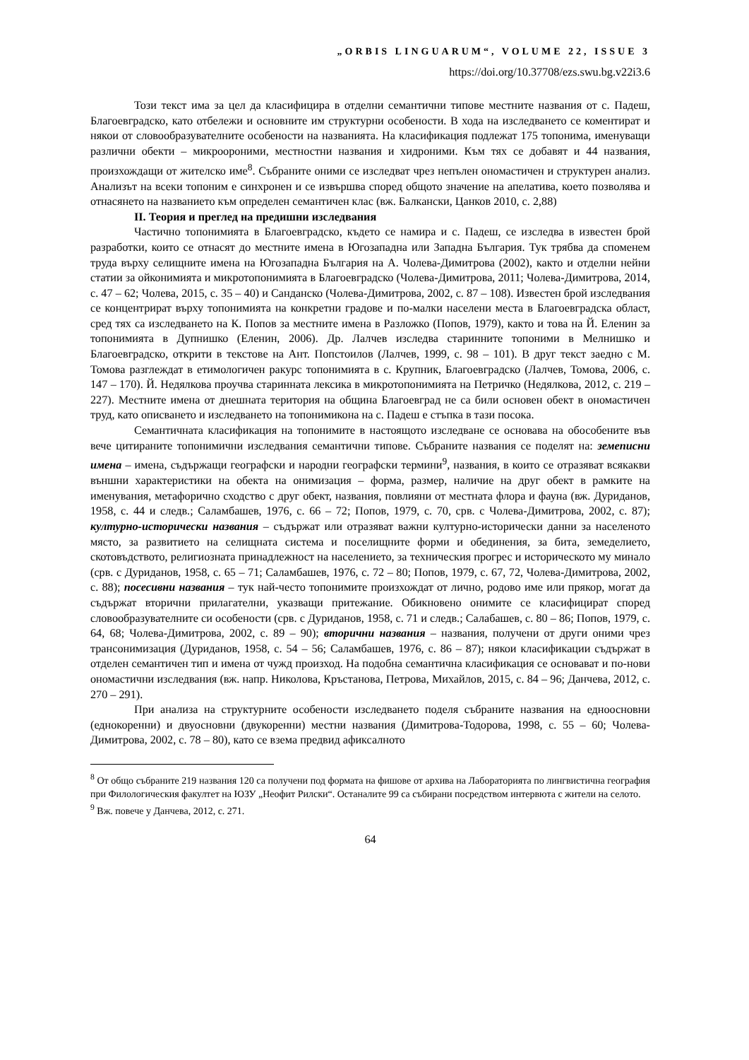„ORBIS LINGUARUM“, VOLUME 22, ISSUE 3
https://doi.org/10.37708/ezs.swu.bg.v22i3.6
Този текст има за цел да класифицира в отделни семантични типове местните названия от с. Падеш, Благоевградско, като отбележи и основните им структурни особености. В хода на изследването се коментират и някои от словообразувателните особености на названията. На класификация подлежат 175 топонима, именуващи различни обекти – микроороними, местностни названия и хидроними. Към тях се добавят и 44 названия, произхождащи от жителско име<sup>8</sup>. Събраните оними се изследват чрез непълен ономастичен и структурен анализ. Анализът на всеки топоним е синхронен и се извършва според общото значение на апелатива, което позволява и отнасянето на названието към определен семантичен клас (вж. Балкански, Цанков 2010, с. 2,88)
II. Теория и преглед на предишни изследвания
Частично топонимията в Благоевградско, където се намира и с. Падеш, се изследва в известен брой разработки, които се отнасят до местните имена в Югозападна или Западна България. Тук трябва да споменем труда върху селищните имена на Югозападна България на А. Чолева-Димитрова (2002), както и отделни нейни статии за ойконимията и микротопонимията в Благоевградско (Чолева-Димитрова, 2011; Чолева-Димитрова, 2014, с. 47 – 62; Чолева, 2015, с. 35 – 40) и Санданско (Чолева-Димитрова, 2002, с. 87 – 108). Известен брой изследвания се концентрират върху топонимията на конкретни градове и по-малки населени места в Благоевградска област, сред тях са изследването на К. Попов за местните имена в Разложко (Попов, 1979), както и това на Й. Еленин за топонимията в Дупнишко (Еленин, 2006). Др. Лалчев изследва старинните топоними в Мелнишко и Благоевградско, открити в текстове на Ант. Попстоилов (Лалчев, 1999, с. 98 – 101). В друг текст заедно с М. Томова разглеждат в етимологичен ракурс топонимията в с. Крупник, Благоевградско (Лалчев, Томова, 2006, с. 147 – 170). Й. Недялкова проучва старинната лексика в микротопонимията на Петричко (Недялкова, 2012, с. 219 – 227). Местните имена от днешната територия на община Благоевград не са били основен обект в ономастичен труд, като описването и изследването на топонимикона на с. Падеш е стъпка в тази посока.
Семантичната класификация на топонимите в настоящото изследване се основава на обособените във вече цитираните топонимични изследвания семантични типове. Събраните названия се поделят на: земеписни имена – имена, съдържащи географски и народни географски термини<sup>9</sup>, названия, в които се отразяват всякакви външни характеристики на обекта на онимизация – форма, размер, наличие на друг обект в рамките на именувания, метафорично сходство с друг обект, названия, повлияни от местната флора и фауна (вж. Дуриданов, 1958, с. 44 и следв.; Саламбашев, 1976, с. 66 – 72; Попов, 1979, с. 70, срв. с Чолева-Димитрова, 2002, с. 87); културно-исторически названия – съдържат или отразяват важни културно-исторически данни за населеното място, за развитието на селищната система и поселищните форми и обединения, за бита, земеделието, скотовъдството, религиозната принадлежност на населението, за техническия прогрес и историческото му минало (срв. с Дуриданов, 1958, с. 65 – 71; Саламбашев, 1976, с. 72 – 80; Попов, 1979, с. 67, 72, Чолева-Димитрова, 2002, с. 88); посесивни названия – тук най-често топонимите произхождат от лично, родово име или прякор, могат да съдържат вторични прилагателни, указващи притежание. Обикновено онимите се класифицират според словообразувателните си особености (срв. с Дуриданов, 1958, с. 71 и следв.; Салабашев, с. 80 – 86; Попов, 1979, с. 64, 68; Чолева-Димитрова, 2002, с. 89 – 90); вторични названия – названия, получени от други оними чрез трансонимизация (Дуриданов, 1958, с. 54 – 56; Саламбашев, 1976, с. 86 – 87); някои класификации съдържат в отделен семантичен тип и имена от чужд произход. На подобна семантична класификация се основават и по-нови ономастични изследвания (вж. напр. Николова, Кръстанова, Петрова, Михайлов, 2015, с. 84 – 96; Данчева, 2012, с. 270 – 291).
При анализа на структурните особености изследването поделя събраните названия на едноосновни (еднокоренни) и двуосновни (двукоренни) местни названия (Димитрова-Тодорова, 1998, с. 55 – 60; Чолева-Димитрова, 2002, с. 78 – 80), като се взема предвид афиксалното
<sup>8</sup> От общо събраните 219 названия 120 са получени под формата на фишове от архива на Лабораторията по лингвистична география при Филологическия факултет на ЮЗУ „Неофит Рилски“. Останалите 99 са събирани посредством интервюта с жители на селото.
<sup>9</sup> Вж. повече у Данчева, 2012, с. 271.
64